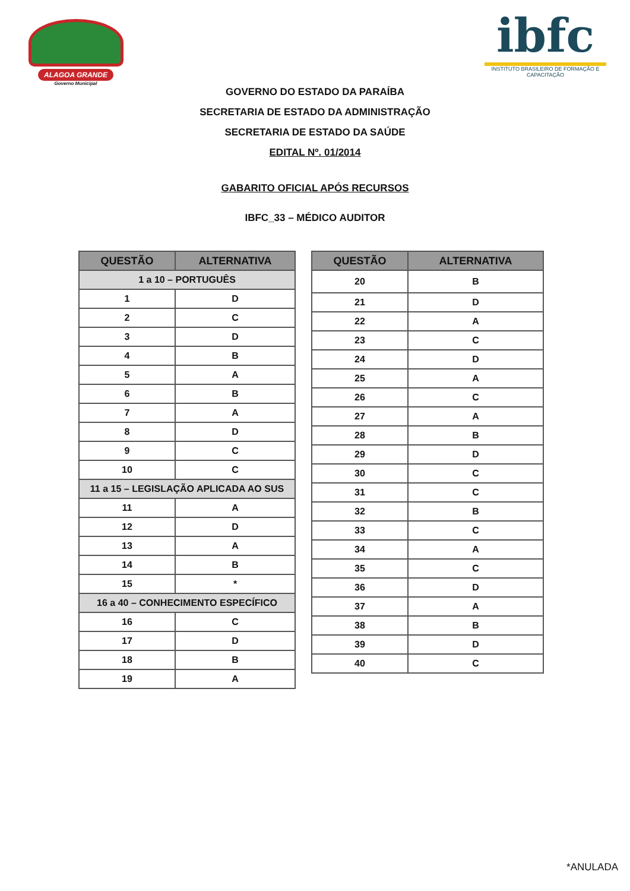ALAGOA GRANDE
Governo Municipal
ibfc
INSTITUTO BRASILEIRO DE FORMAÇÃO E CAPACITAÇÃO
GOVERNO DO ESTADO DA PARAÍBA
SECRETARIA DE ESTADO DA ADMINISTRAÇÃO
SECRETARIA DE ESTADO DA SAÚDE
EDITAL Nº. 01/2014
GABARITO OFICIAL APÓS RECURSOS
IBFC_33 – MÉDICO AUDITOR
| QUESTÃO | ALTERNATIVA |
| --- | --- |
| 1 a 10 – PORTUGUÊS | |
| 1 | D |
| 2 | C |
| 3 | D |
| 4 | B |
| 5 | A |
| 6 | B |
| 7 | A |
| 8 | D |
| 9 | C |
| 10 | C |
| 11 a 15 – LEGISLAÇÃO APLICADA AO SUS | |
| 11 | A |
| 12 | D |
| 13 | A |
| 14 | B |
| 15 | * |
| 16 a 40 – CONHECIMENTO ESPECÍFICO | |
| 16 | C |
| 17 | D |
| 18 | B |
| 19 | A |
| QUESTÃO | ALTERNATIVA |
| --- | --- |
| 20 | B |
| 21 | D |
| 22 | A |
| 23 | C |
| 24 | D |
| 25 | A |
| 26 | C |
| 27 | A |
| 28 | B |
| 29 | D |
| 30 | C |
| 31 | C |
| 32 | B |
| 33 | C |
| 34 | A |
| 35 | C |
| 36 | D |
| 37 | A |
| 38 | B |
| 39 | D |
| 40 | C |
*ANULADA